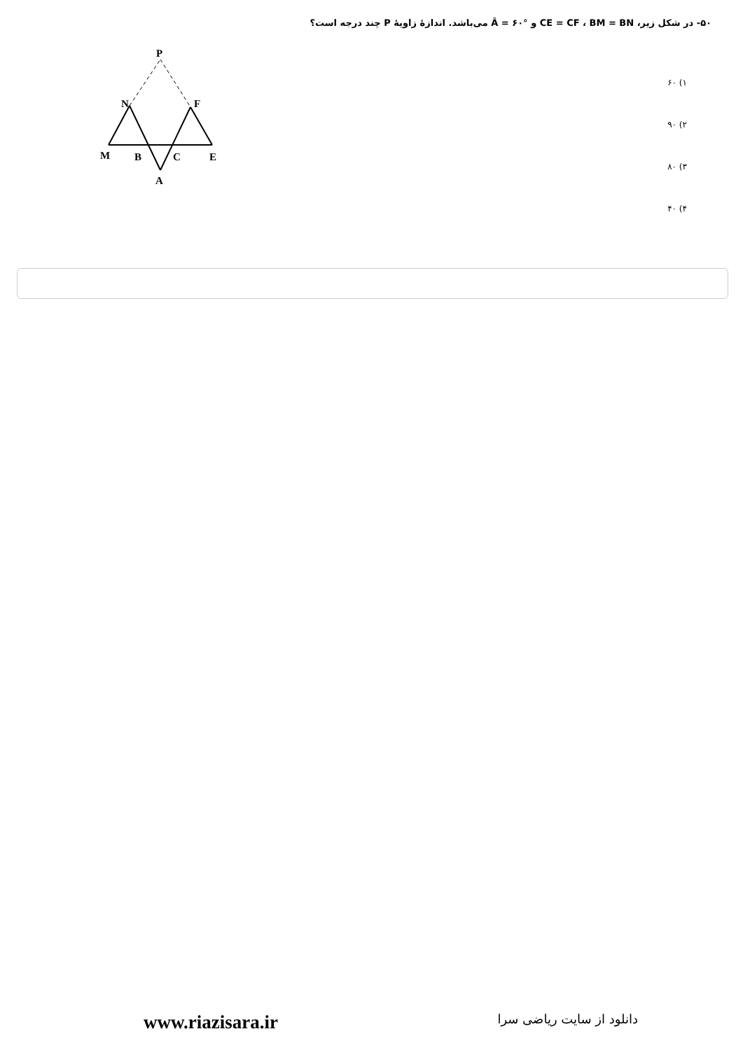۵۰- در شکل زیر، CE = CF ، BM = BN و Â = ۶۰° می‌باشد. اندازهٔ زاویهٔ P چند درجه است؟
P
N
F
M
B
C
E
A
۱) ۶۰
۲) ۹۰
۳) ۸۰
۴) ۴۰
www.riazisara.ir
دانلود از سایت ریاضی سرا